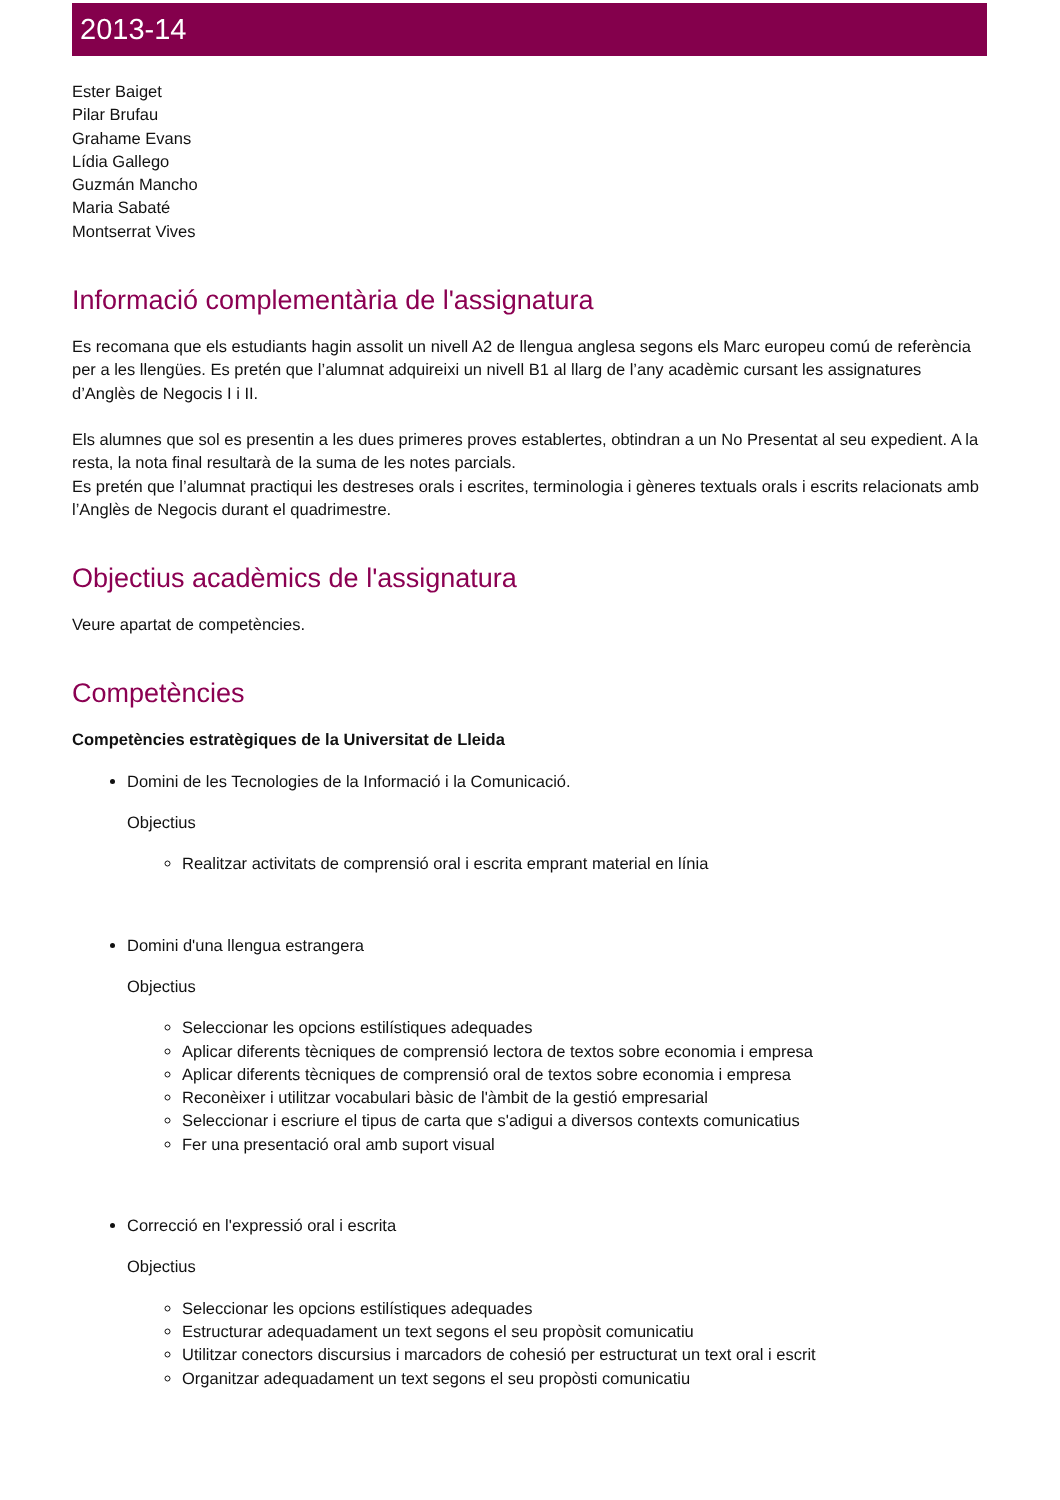2013-14
Ester Baiget
Pilar Brufau
Grahame Evans
Lídia Gallego
Guzmán Mancho
Maria Sabaté
Montserrat Vives
Informació complementària de l'assignatura
Es recomana que els estudiants hagin assolit un nivell A2 de llengua anglesa segons els Marc europeu comú de referència per a les llengües. Es pretén que l’alumnat adquireixi un nivell B1 al llarg de l’any acadèmic cursant les assignatures d’Anglès de Negocis I i II.
Els alumnes que sol es presentin a les dues primeres proves establertes, obtindran a un No Presentat al seu expedient. A la resta, la nota final resultarà de la suma de les notes parcials.
Es pretén que l’alumnat practiqui les destreses orals i escrites, terminologia i gèneres textuals orals i escrits relacionats amb l’Anglès de Negocis durant el quadrimestre.
Objectius acadèmics de l'assignatura
Veure apartat de competències.
Competències
Competències estratègiques de la Universitat de Lleida
Domini de les Tecnologies de la Informació i la Comunicació.
Objectius
Realitzar activitats de comprensió oral i escrita emprant material en línia
Domini d'una llengua estrangera
Objectius
Seleccionar les opcions estilístiques adequades
Aplicar diferents tècniques de comprensió lectora de textos sobre economia i empresa
Aplicar diferents tècniques de comprensió oral de textos sobre economia i empresa
Reconèixer i utilitzar vocabulari bàsic de l'àmbit de la gestió empresarial
Seleccionar i escriure el tipus de carta que s'adigui a diversos contexts comunicatius
Fer una presentació oral amb suport visual
Correcció en l'expressió oral i escrita
Objectius
Seleccionar les opcions estilístiques adequades
Estructurar adequadament un text segons el seu propòsit comunicatiu
Utilitzar conectors discursius i marcadors de cohesió per estructurat un text oral i escrit
Organitzar adequadament un text segons el seu propòsti comunicatiu